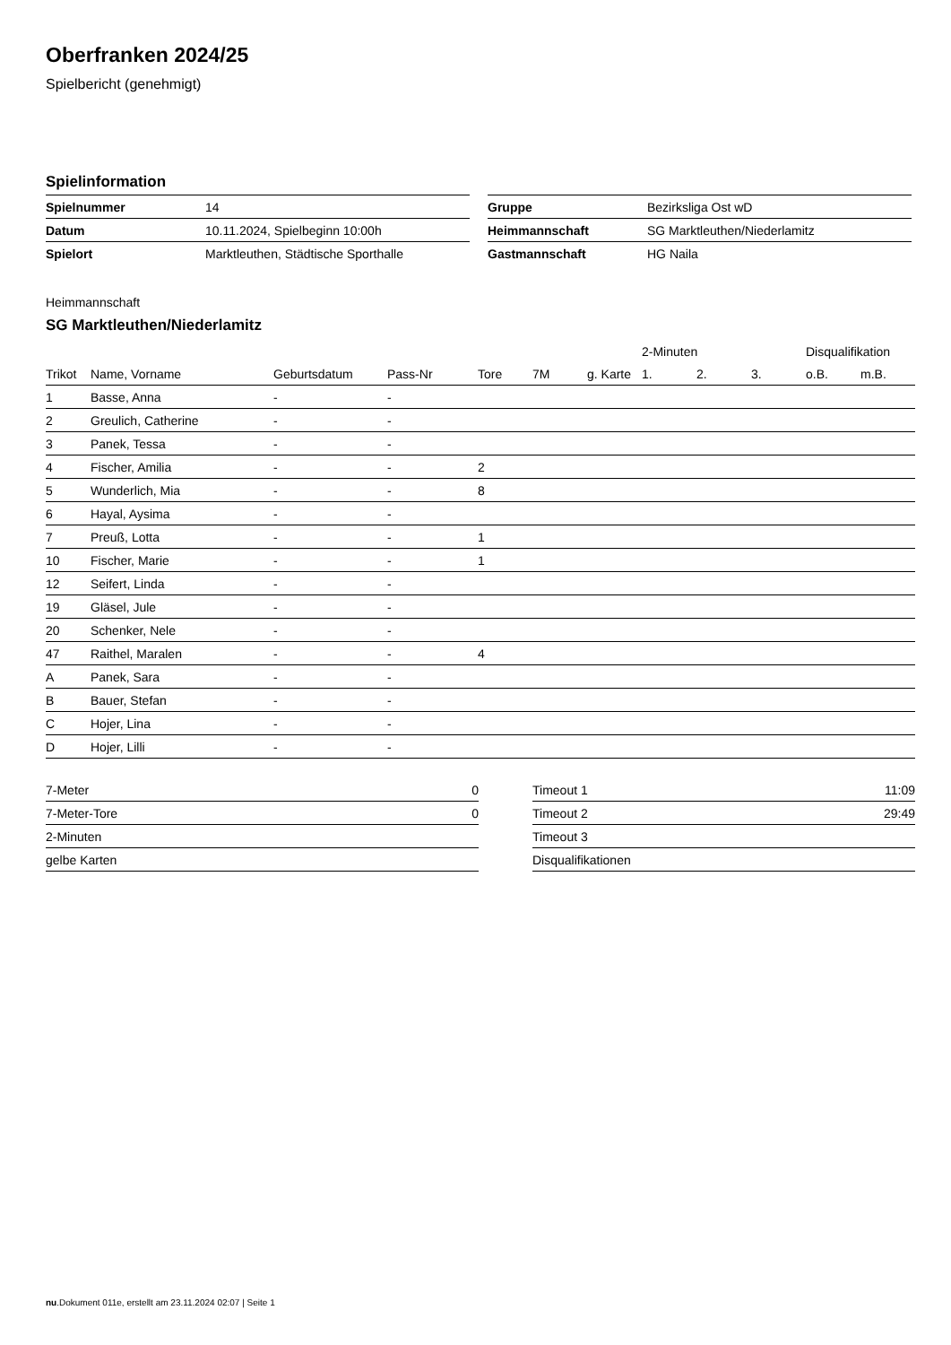Oberfranken 2024/25
Spielbericht (genehmigt)
Spielinformation
| Spielnummer | 14 |
| Datum | 10.11.2024, Spielbeginn 10:00h |
| Spielort | Marktleuthen, Städtische Sporthalle |
| Gruppe | Bezirksliga Ost wD |
| Heimmannschaft | SG Marktleuthen/Niederlamitz |
| Gastmannschaft | HG Naila |
Heimmannschaft
SG Marktleuthen/Niederlamitz
| | | | | | | | 2-Minuten | | | Disqualifikation | |
| --- | --- | --- | --- | --- | --- | --- | --- | --- | --- | --- | --- |
| Trikot | Name, Vorname | Geburtsdatum | Pass-Nr | Tore | 7M | g. Karte | 1. | 2. | 3. | o.B. | m.B. |
| 1 | Basse, Anna | - | - | | | | | | | | |
| 2 | Greulich, Catherine | - | - | | | | | | | | |
| 3 | Panek, Tessa | - | - | | | | | | | | |
| 4 | Fischer, Amilia | - | - | 2 | | | | | | | |
| 5 | Wunderlich, Mia | - | - | 8 | | | | | | | |
| 6 | Hayal, Aysima | - | - | | | | | | | | |
| 7 | Preuß, Lotta | - | - | 1 | | | | | | | |
| 10 | Fischer, Marie | - | - | 1 | | | | | | | |
| 12 | Seifert, Linda | - | - | | | | | | | | |
| 19 | Gläsel, Jule | - | - | | | | | | | | |
| 20 | Schenker, Nele | - | - | | | | | | | | |
| 47 | Raithel, Maralen | - | - | 4 | | | | | | | |
| A | Panek, Sara | - | - | | | | | | | | |
| B | Bauer, Stefan | - | - | | | | | | | | |
| C | Hojer, Lina | - | - | | | | | | | | |
| D | Hojer, Lilli | - | - | | | | | | | | |
| 7-Meter | 0 |
| 7-Meter-Tore | 0 |
| 2-Minuten | |
| gelbe Karten | |
| Timeout 1 | 11:09 |
| Timeout 2 | 29:49 |
| Timeout 3 | |
| Disqualifikationen | |
nu.Dokument 011e, erstellt am 23.11.2024 02:07 | Seite 1